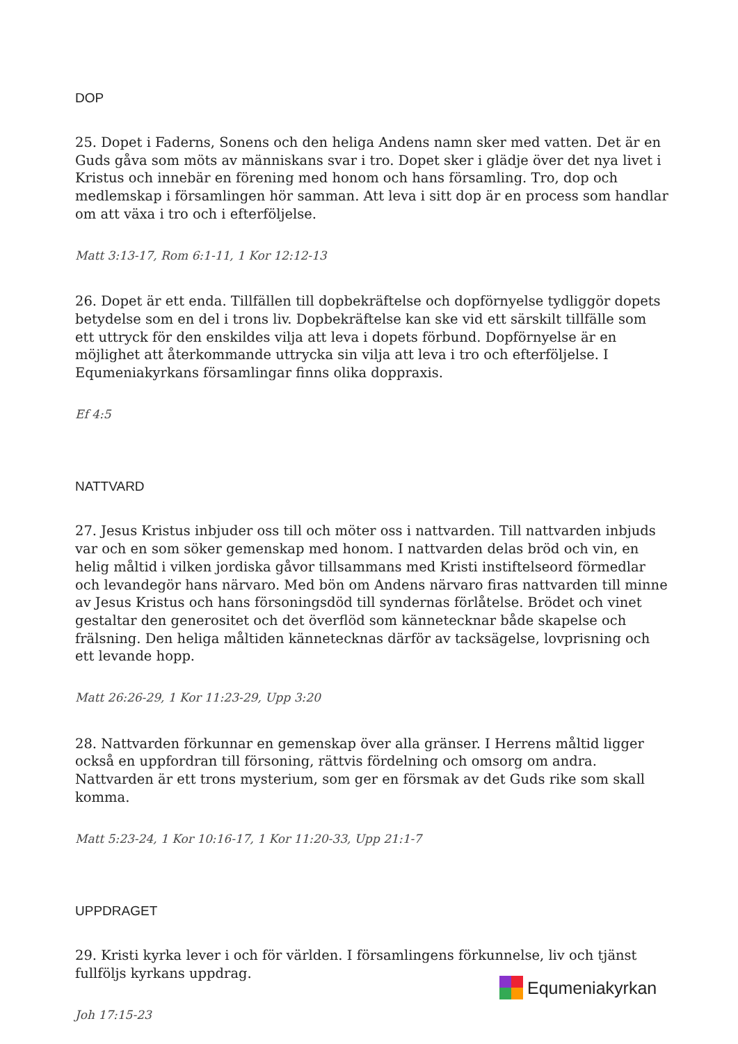DOP
25. Dopet i Faderns, Sonens och den heliga Andens namn sker med vatten. Det är en Guds gåva som möts av människans svar i tro. Dopet sker i glädje över det nya livet i Kristus och innebär en förening med honom och hans församling. Tro, dop och medlemskap i församlingen hör samman. Att leva i sitt dop är en process som handlar om att växa i tro och i efterföljelse.
Matt 3:13-17, Rom 6:1-11, 1 Kor 12:12-13
26. Dopet är ett enda. Tillfällen till dopbekräftelse och dopförnyelse tydliggör dopets betydelse som en del i trons liv. Dopbekräftelse kan ske vid ett särskilt tillfälle som ett uttryck för den enskildes vilja att leva i dopets förbund. Dopförnyelse är en möjlighet att återkommande uttrycka sin vilja att leva i tro och efterföljelse. I Equmeniakyrkans församlingar finns olika doppraxis.
Ef 4:5
NATTVARD
27. Jesus Kristus inbjuder oss till och möter oss i nattvarden. Till nattvarden inbjuds var och en som söker gemenskap med honom. I nattvarden delas bröd och vin, en helig måltid i vilken jordiska gåvor tillsammans med Kristi instiftelseord förmedlar och levandegör hans närvaro. Med bön om Andens närvaro firas nattvarden till minne av Jesus Kristus och hans försoningsdöd till syndernas förlåtelse. Brödet och vinet gestaltar den generositet och det överflöd som kännetecknar både skapelse och frälsning. Den heliga måltiden kännetecknas därför av tacksägelse, lovprisning och ett levande hopp.
Matt 26:26-29, 1 Kor 11:23-29, Upp 3:20
28. Nattvarden förkunnar en gemenskap över alla gränser. I Herrens måltid ligger också en uppfordran till försoning, rättvis fördelning och omsorg om andra. Nattvarden är ett trons mysterium, som ger en försmak av det Guds rike som skall komma.
Matt 5:23-24, 1 Kor 10:16-17, 1 Kor 11:20-33, Upp 21:1-7
UPPDRAGET
29. Kristi kyrka lever i och för världen. I församlingens förkunnelse, liv och tjänst fullföljs kyrkans uppdrag.
Joh 17:15-23
Equmeniakyrkan